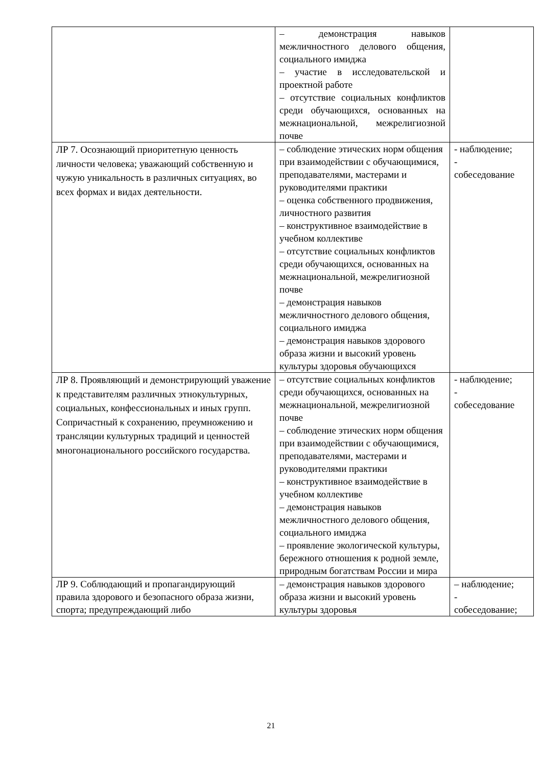| | – демонстрация навыков межличностного делового общения, социального имиджа – участие в исследовательской и проектной работе – отсутствие социальных конфликтов среди обучающихся, основанных на межнациональной, межрелигиозной почве | |
| ЛР 7. Осознающий приоритетную ценность личности человека; уважающий собственную и чужую уникальность в различных ситуациях, во всех формах и видах деятельности. | – соблюдение этических норм общения при взаимодействии с обучающимися, преподавателями, мастерами и руководителями практики – оценка собственного продвижения, личностного развития – конструктивное взаимодействие в учебном коллективе – отсутствие социальных конфликтов среди обучающихся, основанных на межнациональной, межрелигиозной почве – демонстрация навыков межличностного делового общения, социального имиджа – демонстрация навыков здорового образа жизни и высокий уровень культуры здоровья обучающихся | - наблюдение; - собеседование |
| ЛР 8. Проявляющий и демонстрирующий уважение к представителям различных этнокультурных, социальных, конфессиональных и иных групп. Сопричастный к сохранению, преумножению и трансляции культурных традиций и ценностей многонационального российского государства. | – отсутствие социальных конфликтов среди обучающихся, основанных на межнациональной, межрелигиозной почве – соблюдение этических норм общения при взаимодействии с обучающимися, преподавателями, мастерами и руководителями практики – конструктивное взаимодействие в учебном коллективе – демонстрация навыков межличностного делового общения, социального имиджа – проявление экологической культуры, бережного отношения к родной земле, природным богатствам России и мира | - наблюдение; - собеседование |
| ЛР 9. Соблюдающий и пропагандирующий правила здорового и безопасного образа жизни, спорта; предупреждающий либо | – демонстрация навыков здорового образа жизни и высокий уровень культуры здоровья | – наблюдение; - собеседование; |
21